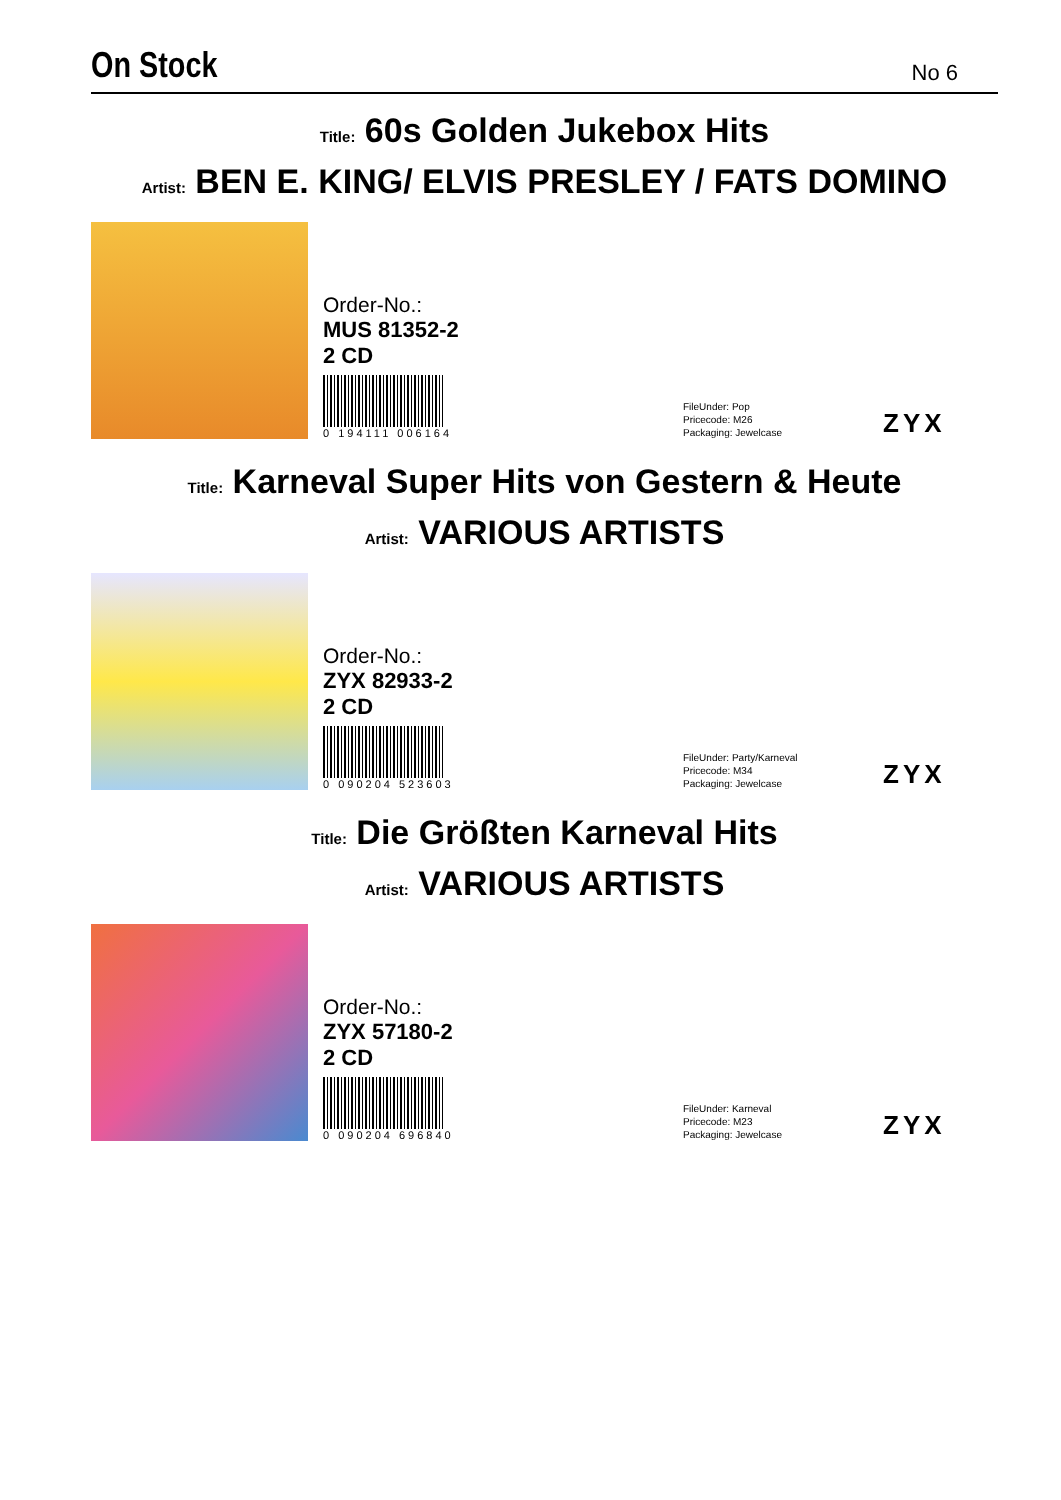On Stock
No 6
Title: 60s Golden Jukebox Hits
Artist: BEN E. KING/ ELVIS PRESLEY / FATS DOMINO
Order-No.:
MUS 81352-2
2 CD
0 194111 006164
FileUnder: Pop
Pricecode: M26
Packaging: Jewelcase
ZYX
Title: Karneval Super Hits von Gestern & Heute
Artist: VARIOUS ARTISTS
Order-No.:
ZYX 82933-2
2 CD
0 090204 523603
FileUnder: Party/Karneval
Pricecode: M34
Packaging: Jewelcase
ZYX
Title: Die Größten Karneval Hits
Artist: VARIOUS ARTISTS
Order-No.:
ZYX 57180-2
2 CD
0 090204 696840
FileUnder: Karneval
Pricecode: M23
Packaging: Jewelcase
ZYX